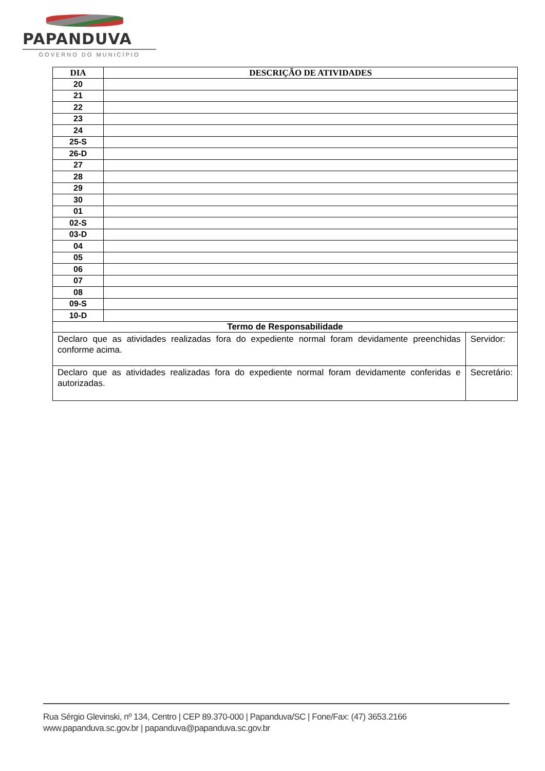PAPANDUVA
GOVERNO DO MUNICÍPIO
| DIA | DESCRIÇÃO DE ATIVIDADES | |
| --- | --- | --- |
| 20 | | |
| 21 | | |
| 22 | | |
| 23 | | |
| 24 | | |
| 25-S | | |
| 26-D | | |
| 27 | | |
| 28 | | |
| 29 | | |
| 30 | | |
| 01 | | |
| 02-S | | |
| 03-D | | |
| 04 | | |
| 05 | | |
| 06 | | |
| 07 | | |
| 08 | | |
| 09-S | | |
| 10-D | | |
| Termo de Responsabilidade | | |
| Declaro que as atividades realizadas fora do expediente normal foram devidamente preenchidas conforme acima. | | Servidor: |
| Declaro que as atividades realizadas fora do expediente normal foram devidamente conferidas e autorizadas. | | Secretário: |
Rua Sérgio Glevinski, nº 134, Centro | CEP 89.370-000 | Papanduva/SC | Fone/Fax: (47) 3653.2166
www.papanduva.sc.gov.br | papanduva@papanduva.sc.gov.br